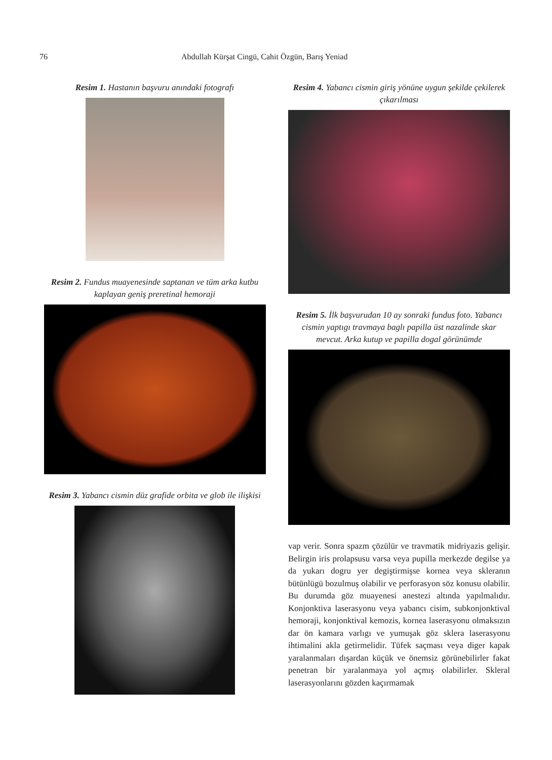76 Abdullah Kürşat Cingü, Cahit Özgün, Barış Yeniad
Resim 1. Hastanın başvuru anındaki fotografı
Resim 2. Fundus muayenesinde saptanan ve tüm arka kutbu kaplayan geniş preretinal hemoraji
Resim 3. Yabancı cismin düz grafide orbita ve glob ile ilişkisi
Resim 4. Yabancı cismin giriş yönüne uygun şekilde çekilerek çıkarılması
Resim 5. İlk başvurudan 10 ay sonraki fundus foto. Yabancı cismin yaptıgı travmaya baglı papilla üst nazalinde skar mevcut. Arka kutup ve papilla dogal görünümde
vap verir. Sonra spazm çözülür ve travmatik midriyazis gelişir. Belirgin iris prolapsusu varsa veya pupilla merkezde degilse ya da yukarı dogru yer degiştirmişse kornea veya skleranın bütünlügü bozulmuş olabilir ve perforasyon söz konusu olabilir. Bu durumda göz muayenesi anestezi altında yapılmalıdır. Konjonktiva laserasyonu veya yabancı cisim, subkonjonktival hemoraji, konjonktival kemozis, kornea laserasyonu olmaksızın dar ön kamara varlıgı ve yumuşak göz sklera laserasyonu ihtimalini akla getirmelidir. Tüfek saçması veya diger kapak yaralanmaları dışardan küçük ve önemsiz görünebilirler fakat penetran bir yaralanmaya yol açmış olabilirler. Skleral laserasyonlarını gözden kaçırmamak